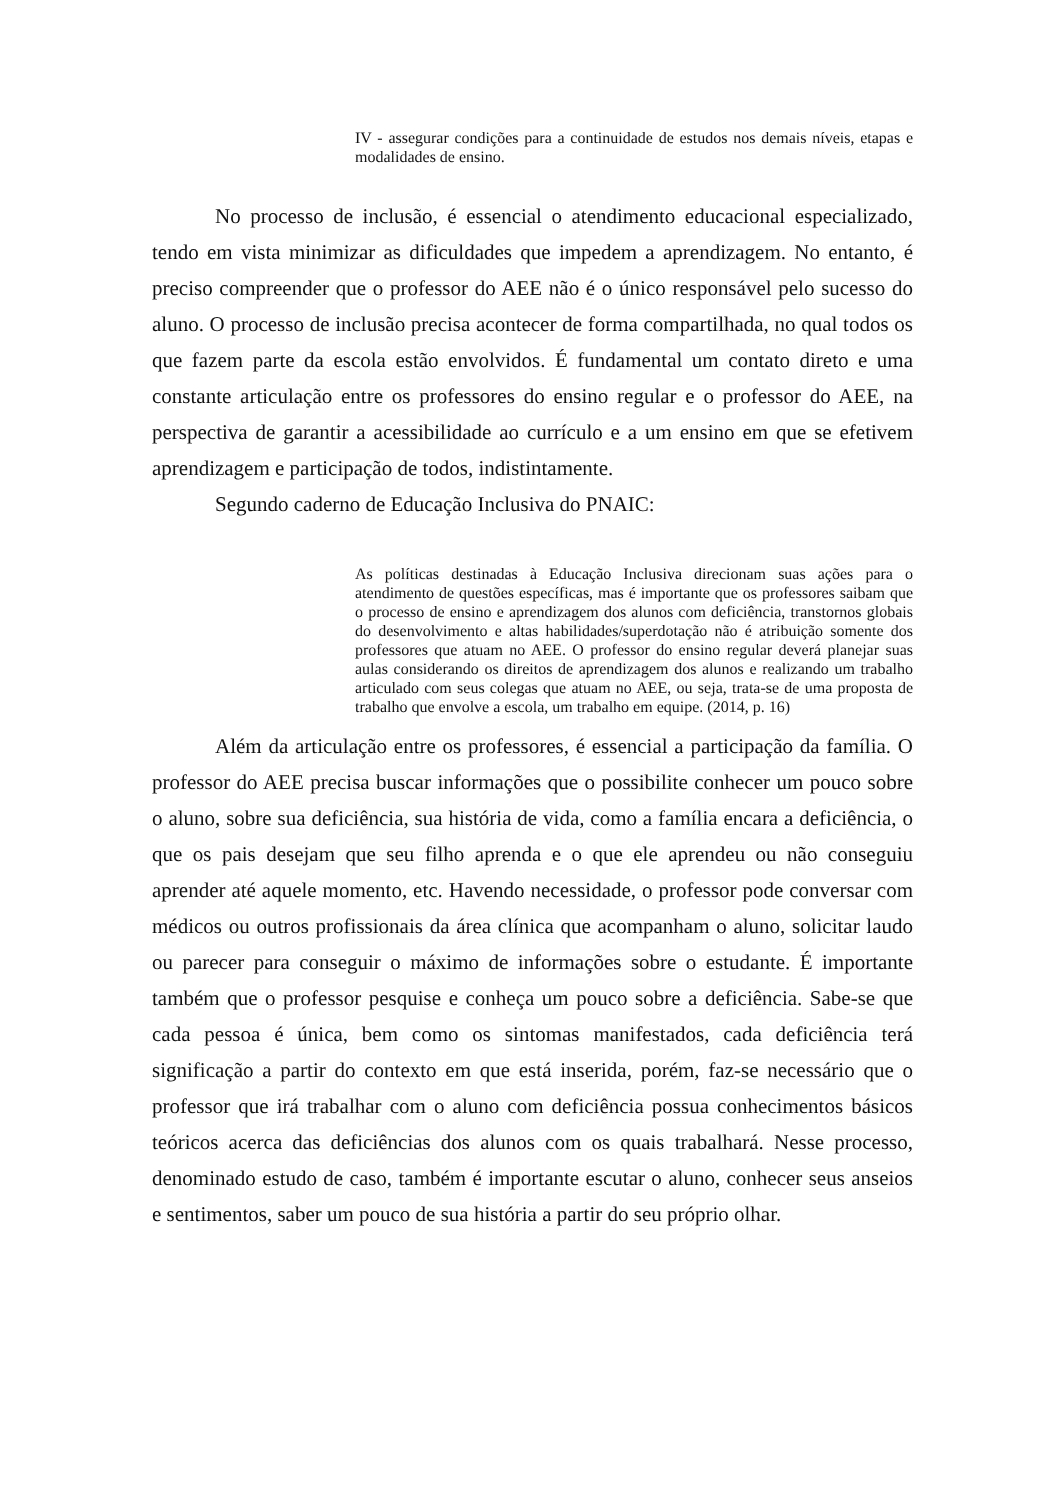IV - assegurar condições para a continuidade de estudos nos demais níveis, etapas e modalidades de ensino.
No processo de inclusão, é essencial o atendimento educacional especializado, tendo em vista minimizar as dificuldades que impedem a aprendizagem. No entanto, é preciso compreender que o professor do AEE não é o único responsável pelo sucesso do aluno. O processo de inclusão precisa acontecer de forma compartilhada, no qual todos os que fazem parte da escola estão envolvidos. É fundamental um contato direto e uma constante articulação entre os professores do ensino regular e o professor do AEE, na perspectiva de garantir a acessibilidade ao currículo e a um ensino em que se efetivem aprendizagem e participação de todos, indistintamente.
Segundo caderno de Educação Inclusiva do PNAIC:
As políticas destinadas à Educação Inclusiva direcionam suas ações para o atendimento de questões específicas, mas é importante que os professores saibam que o processo de ensino e aprendizagem dos alunos com deficiência, transtornos globais do desenvolvimento e altas habilidades/superdotação não é atribuição somente dos professores que atuam no AEE. O professor do ensino regular deverá planejar suas aulas considerando os direitos de aprendizagem dos alunos e realizando um trabalho articulado com seus colegas que atuam no AEE, ou seja, trata-se de uma proposta de trabalho que envolve a escola, um trabalho em equipe. (2014, p. 16)
Além da articulação entre os professores, é essencial a participação da família. O professor do AEE precisa buscar informações que o possibilite conhecer um pouco sobre o aluno, sobre sua deficiência, sua história de vida, como a família encara a deficiência, o que os pais desejam que seu filho aprenda e o que ele aprendeu ou não conseguiu aprender até aquele momento, etc. Havendo necessidade, o professor pode conversar com médicos ou outros profissionais da área clínica que acompanham o aluno, solicitar laudo ou parecer para conseguir o máximo de informações sobre o estudante. É importante também que o professor pesquise e conheça um pouco sobre a deficiência. Sabe-se que cada pessoa é única, bem como os sintomas manifestados, cada deficiência terá significação a partir do contexto em que está inserida, porém, faz-se necessário que o professor que irá trabalhar com o aluno com deficiência possua conhecimentos básicos teóricos acerca das deficiências dos alunos com os quais trabalhará. Nesse processo, denominado estudo de caso, também é importante escutar o aluno, conhecer seus anseios e sentimentos, saber um pouco de sua história a partir do seu próprio olhar.